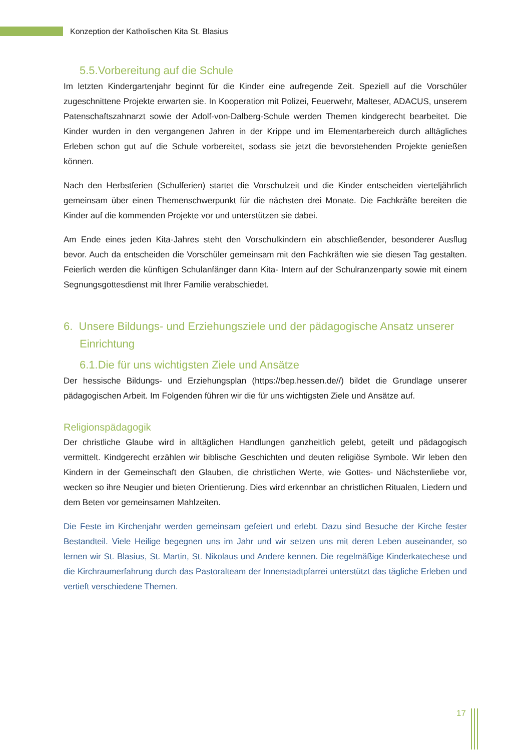Konzeption der Katholischen Kita St. Blasius
5.5.Vorbereitung auf die Schule
Im letzten Kindergartenjahr beginnt für die Kinder eine aufregende Zeit. Speziell auf die Vorschüler zugeschnittene Projekte erwarten sie. In Kooperation mit Polizei, Feuerwehr, Malteser, ADACUS, unserem Patenschaftszahnarzt sowie der Adolf-von-Dalberg-Schule werden Themen kindgerecht bearbeitet. Die Kinder wurden in den vergangenen Jahren in der Krippe und im Elementarbereich durch alltägliches Erleben schon gut auf die Schule vorbereitet, sodass sie jetzt die bevorstehenden Projekte genießen können.
Nach den Herbstferien (Schulferien) startet die Vorschulzeit und die Kinder entscheiden vierteljährlich gemeinsam über einen Themenschwerpunkt für die nächsten drei Monate. Die Fachkräfte bereiten die Kinder auf die kommenden Projekte vor und unterstützen sie dabei.
Am Ende eines jeden Kita-Jahres steht den Vorschulkindern ein abschließender, besonderer Ausflug bevor. Auch da entscheiden die Vorschüler gemeinsam mit den Fachkräften wie sie diesen Tag gestalten. Feierlich werden die künftigen Schulanfänger dann Kita- Intern auf der Schulranzenparty sowie mit einem Segnungsgottesdienst mit Ihrer Familie verabschiedet.
6. Unsere Bildungs- und Erziehungsziele und der pädagogische Ansatz unserer Einrichtung
6.1.Die für uns wichtigsten Ziele und Ansätze
Der hessische Bildungs- und Erziehungsplan (https://bep.hessen.de//) bildet die Grundlage unserer pädagogischen Arbeit. Im Folgenden führen wir die für uns wichtigsten Ziele und Ansätze auf.
Religionspädagogik
Der christliche Glaube wird in alltäglichen Handlungen ganzheitlich gelebt, geteilt und pädagogisch vermittelt. Kindgerecht erzählen wir biblische Geschichten und deuten religiöse Symbole. Wir leben den Kindern in der Gemeinschaft den Glauben, die christlichen Werte, wie Gottes- und Nächstenliebe vor, wecken so ihre Neugier und bieten Orientierung. Dies wird erkennbar an christlichen Ritualen, Liedern und dem Beten vor gemeinsamen Mahlzeiten.
Die Feste im Kirchenjahr werden gemeinsam gefeiert und erlebt. Dazu sind Besuche der Kirche fester Bestandteil. Viele Heilige begegnen uns im Jahr und wir setzen uns mit deren Leben auseinander, so lernen wir St. Blasius, St. Martin, St. Nikolaus und Andere kennen. Die regelmäßige Kinderkatechese und die Kirchraumerfahrung durch das Pastoralteam der Innenstadtpfarrei unterstützt das tägliche Erleben und vertieft verschiedene Themen.
17